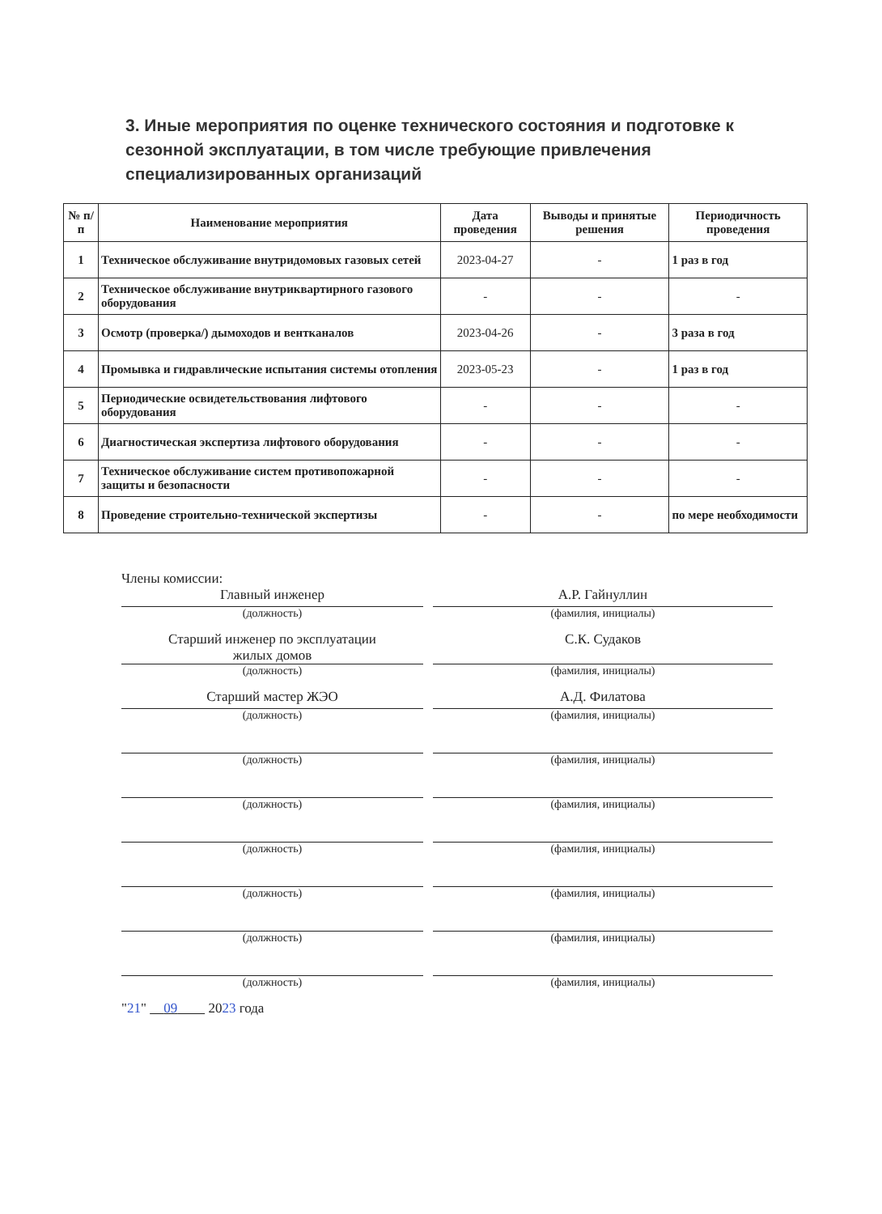3. Иные мероприятия по оценке технического состояния и подготовке к сезонной эксплуатации, в том числе требующие привлечения специализированных организаций
| № п/п | Наименование мероприятия | Дата проведения | Выводы и принятые решения | Периодичность проведения |
| --- | --- | --- | --- | --- |
| 1 | Техническое обслуживание внутридомовых газовых сетей | 2023-04-27 | - | 1 раз в год |
| 2 | Техническое обслуживание внутриквартирного газового оборудования | - | - | - |
| 3 | Осмотр (проверка/) дымоходов и вентканалов | 2023-04-26 | - | 3 раза в год |
| 4 | Промывка и гидравлические испытания системы отопления | 2023-05-23 | - | 1 раз в год |
| 5 | Периодические освидетельствования лифтового оборудования | - | - | - |
| 6 | Диагностическая экспертиза лифтового оборудования | - | - | - |
| 7 | Техническое обслуживание систем противопожарной защиты и безопасности | - | - | - |
| 8 | Проведение строительно-технической экспертизы | - | - | по мере необходимости |
Члены комиссии:
Главный инженер А.Р. Гайнуллин
(должность) (фамилия, инициалы)
Старший инженер по эксплуатации
жилых домов
С.К. Судаков
(должность) (фамилия, инициалы)
Старший мастер ЖЭО А.Д. Филатова
(должность) (фамилия, инициалы)
(должность) (фамилия, инициалы)
(должность) (фамилия, инициалы)
(должность) (фамилия, инициалы)
(должность) (фамилия, инициалы)
(должность) (фамилия, инициалы)
(должность) (фамилия, инициалы)
"21" 09 2023 года